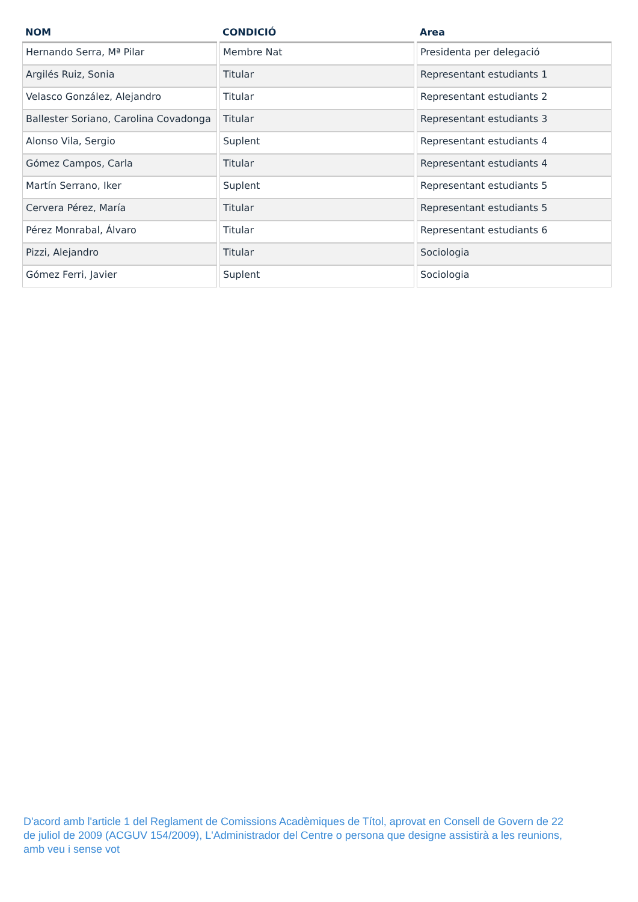| NOM | CONDICIÓ | Area |
| --- | --- | --- |
| Hernando Serra, Mª Pilar | Membre Nat | Presidenta per delegació |
| Argilés Ruiz, Sonia | Titular | Representant estudiants 1 |
| Velasco González, Alejandro | Titular | Representant estudiants 2 |
| Ballester Soriano, Carolina Covadonga | Titular | Representant estudiants 3 |
| Alonso Vila, Sergio | Suplent | Representant estudiants 4 |
| Gómez Campos, Carla | Titular | Representant estudiants 4 |
| Martín Serrano, Iker | Suplent | Representant estudiants 5 |
| Cervera Pérez, María | Titular | Representant estudiants 5 |
| Pérez Monrabal, Álvaro | Titular | Representant estudiants 6 |
| Pizzi, Alejandro | Titular | Sociologia |
| Gómez Ferri, Javier | Suplent | Sociologia |
D'acord amb l'article 1 del Reglament de Comissions Acadèmiques de Títol, aprovat en Consell de Govern de 22 de juliol de 2009 (ACGUV 154/2009), L'Administrador del Centre o persona que designe assistirà a les reunions, amb veu i sense vot